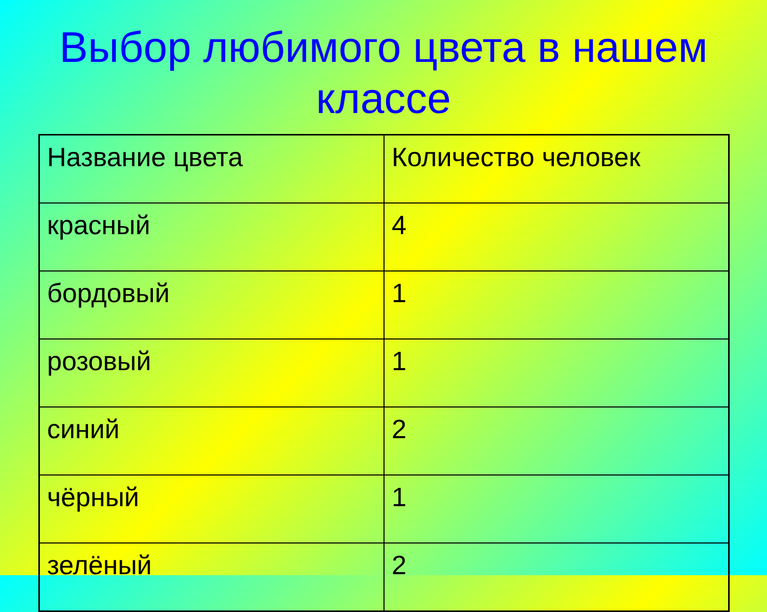Выбор любимого цвета в нашем
классе
| Название цвета | Количество человек |
| красный | 4 |
| бордовый | 1 |
| розовый | 1 |
| синий | 2 |
| чёрный | 1 |
| зелёный | 2 |